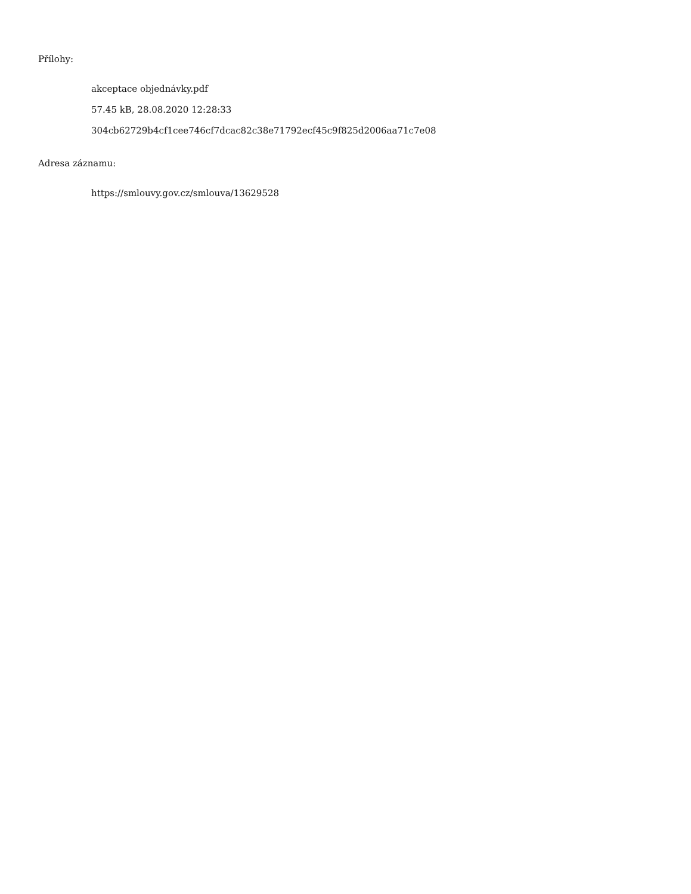Přílohy:
akceptace objednávky.pdf
57.45 kB, 28.08.2020 12:28:33
304cb62729b4cf1cee746cf7dcac82c38e71792ecf45c9f825d2006aa71c7e08
Adresa záznamu:
https://smlouvy.gov.cz/smlouva/13629528